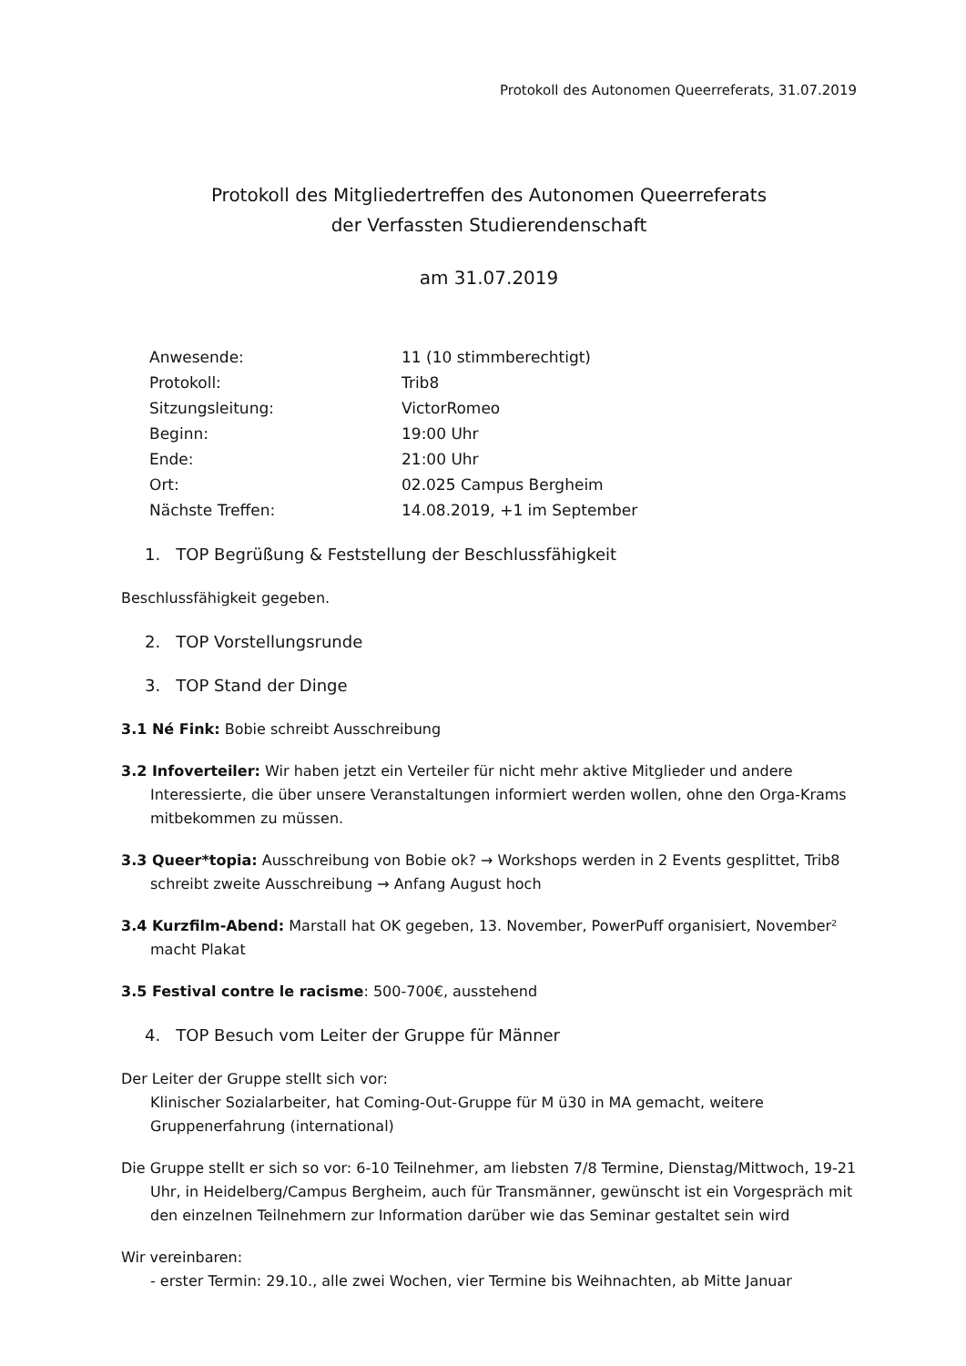Protokoll des Autonomen Queerreferats, 31.07.2019
Protokoll des Mitgliedertreffen des Autonomen Queerreferats
der Verfassten Studierendenschaft
am 31.07.2019
| Anwesende: | 11 (10 stimmberechtigt) |
| Protokoll: | Trib8 |
| Sitzungsleitung: | VictorRomeo |
| Beginn: | 19:00 Uhr |
| Ende: | 21:00 Uhr |
| Ort: | 02.025 Campus Bergheim |
| Nächste Treffen: | 14.08.2019, +1 im September |
1. TOP Begrüßung & Feststellung der Beschlussfähigkeit
Beschlussfähigkeit gegeben.
2. TOP Vorstellungsrunde
3. TOP Stand der Dinge
3.1 Né Fink: Bobie schreibt Ausschreibung
3.2 Infoverteiler: Wir haben jetzt ein Verteiler für nicht mehr aktive Mitglieder und andere Interessierte, die über unsere Veranstaltungen informiert werden wollen, ohne den Orga-Krams mitbekommen zu müssen.
3.3 Queer*topia: Ausschreibung von Bobie ok? → Workshops werden in 2 Events gesplittet, Trib8 schreibt zweite Ausschreibung → Anfang August hoch
3.4 Kurzfilm-Abend: Marstall hat OK gegeben, 13. November, PowerPuff organisiert, November² macht Plakat
3.5 Festival contre le racisme: 500-700€, ausstehend
4. TOP Besuch vom Leiter der Gruppe für Männer
Der Leiter der Gruppe stellt sich vor:
Klinischer Sozialarbeiter, hat Coming-Out-Gruppe für M ü30 in MA gemacht, weitere Gruppenerfahrung (international)
Die Gruppe stellt er sich so vor: 6-10 Teilnehmer, am liebsten 7/8 Termine, Dienstag/Mittwoch, 19-21 Uhr, in Heidelberg/Campus Bergheim, auch für Transmänner, gewünscht ist ein Vorgespräch mit den einzelnen Teilnehmern zur Information darüber wie das Seminar gestaltet sein wird
Wir vereinbaren:
- erster Termin: 29.10., alle zwei Wochen, vier Termine bis Weihnachten, ab Mitte Januar